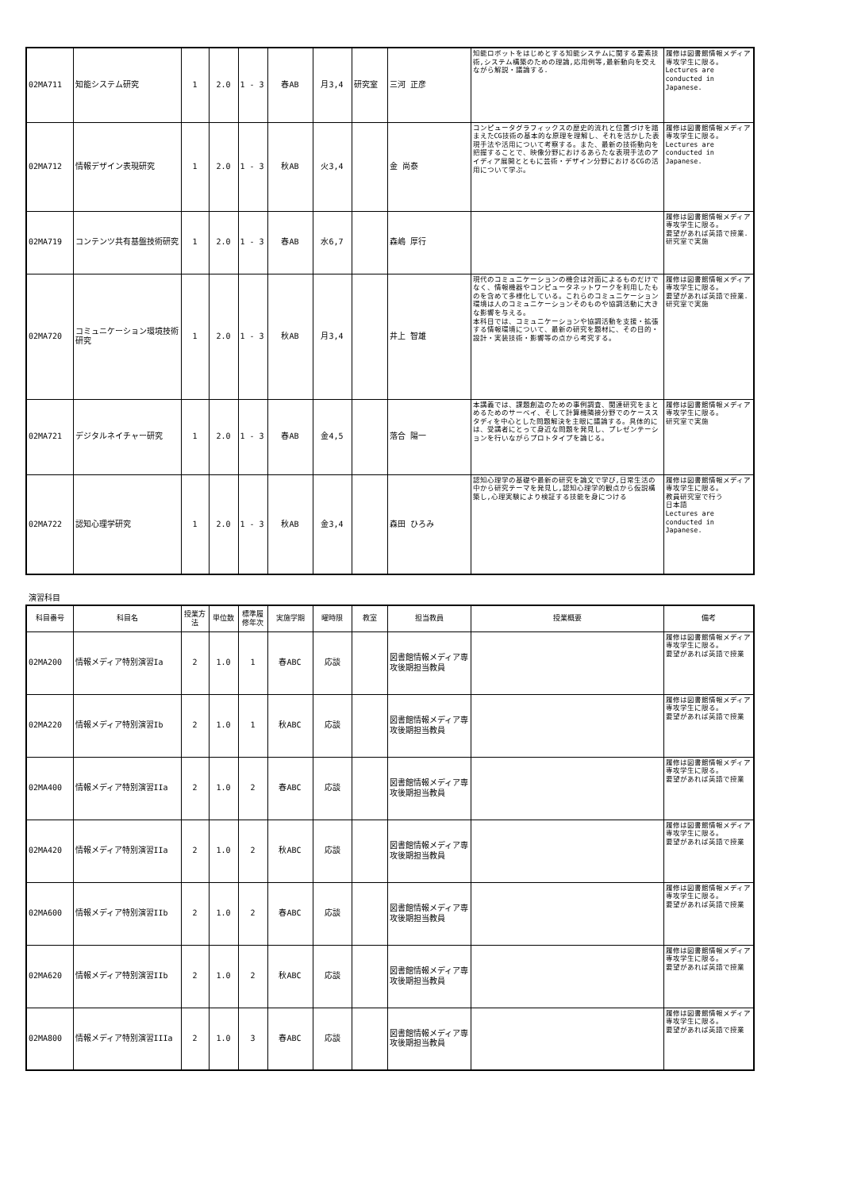| 02MA711 | 知能システム研究 | 1 | 2.0 | 1 - 3 | 春AB | 月3,4 | 研究室 | 三河 正彦 | 知能ロボットをはじめとする知能システムに関する要素技術,システム構築のための理論,応用例等,最新動向を交えながら解説・議論する. | 履修は図書館情報メディア専攻学生に限る。 Lectures are conducted in Japanese. |
| 02MA712 | 情報デザイン表現研究 | 1 | 2.0 | 1 - 3 | 秋AB | 火3,4 | | 金 尚泰 | コンピュータグラフィックスの歴史的流れと位置づけを踏まえたCG技術の基本的な原理を理解し、それを活かした表現手法や活用について考察する。また、最新の技術動向を把握することで、映像分野におけるあらたな表現手法のアイディア展開とともに芸術・デザイン分野におけるCGの活用について学ぶ。 | 履修は図書館情報メディア専攻学生に限る。 Lectures are conducted in Japanese. |
| 02MA719 | コンテンツ共有基盤技術研究 | 1 | 2.0 | 1 - 3 | 春AB | 水6,7 | | 森嶋 厚行 | | 履修は図書館情報メディア専攻学生に限る。 要望があれば英語で授業. 研究室で実施 |
| 02MA720 | コミュニケーション環境技術研究 | 1 | 2.0 | 1 - 3 | 秋AB | 月3,4 | | 井上 智雄 | 現代のコミュニケーションの機会は対面によるものだけでなく、情報機器やコンピュータネットワークを利用したものを含めて多様化している。これらのコミュニケーション環境は人のコミュニケーションそのものや協調活動に大きな影響を与える。 本科目では、コミュニケーションや協調活動を支援・拡張する情報環境について、最新の研究を題材に、その目的・設計・実装技術・影響等の点から考究する。 | 履修は図書館情報メディア専攻学生に限る。 要望があれば英語で授業. 研究室で実施 |
| 02MA721 | デジタルネイチャー研究 | 1 | 2.0 | 1 - 3 | 春AB | 金4,5 | | 落合 陽一 | 本講義では、課題創造のための事例調査、関連研究をまとめるためのサーベイ、そして計算機隣接分野でのケーススタディを中心とした問題解決を主眼に議論する。具体的には、受講者にとって身近な問題を発見し、プレゼンテーションを行いながらプロトタイプを論じる。 | 履修は図書館情報メディア専攻学生に限る。 研究室で実施 |
| 02MA722 | 認知心理学研究 | 1 | 2.0 | 1 - 3 | 秋AB | 金3,4 | | 森田 ひろみ | 認知心理学の基礎や最新の研究を論文で学び,日常生活の中から研究テーマを発見し,認知心理学的観点から仮説構築し,心理実験により検証する技能を身につける | 履修は図書館情報メディア専攻学生に限る。 教員研究室で行う 日本語 Lectures are conducted in Japanese. |
演習科目
| 科目番号 | 科目名 | 授業方法 | 単位数 | 標準履修年次 | 実施学期 | 曜時限 | 教室 | 担当教員 | 授業概要 | 備考 |
| --- | --- | --- | --- | --- | --- | --- | --- | --- | --- | --- |
| 02MA200 | 情報メディア特別演習Ia | 2 | 1.0 | 1 | 春ABC | 応談 | | 図書館情報メディア専攻後期担当教員 | | 履修は図書館情報メディア専攻学生に限る。 要望があれば英語で授業 |
| 02MA220 | 情報メディア特別演習Ib | 2 | 1.0 | 1 | 秋ABC | 応談 | | 図書館情報メディア専攻後期担当教員 | | 履修は図書館情報メディア専攻学生に限る。 要望があれば英語で授業 |
| 02MA400 | 情報メディア特別演習IIa | 2 | 1.0 | 2 | 春ABC | 応談 | | 図書館情報メディア専攻後期担当教員 | | 履修は図書館情報メディア専攻学生に限る。 要望があれば英語で授業 |
| 02MA420 | 情報メディア特別演習IIa | 2 | 1.0 | 2 | 秋ABC | 応談 | | 図書館情報メディア専攻後期担当教員 | | 履修は図書館情報メディア専攻学生に限る。 要望があれば英語で授業 |
| 02MA600 | 情報メディア特別演習IIb | 2 | 1.0 | 2 | 春ABC | 応談 | | 図書館情報メディア専攻後期担当教員 | | 履修は図書館情報メディア専攻学生に限る。 要望があれば英語で授業 |
| 02MA620 | 情報メディア特別演習IIb | 2 | 1.0 | 2 | 秋ABC | 応談 | | 図書館情報メディア専攻後期担当教員 | | 履修は図書館情報メディア専攻学生に限る。 要望があれば英語で授業 |
| 02MA800 | 情報メディア特別演習IIIa | 2 | 1.0 | 3 | 春ABC | 応談 | | 図書館情報メディア専攻後期担当教員 | | 履修は図書館情報メディア専攻学生に限る。 要望があれば英語で授業 |